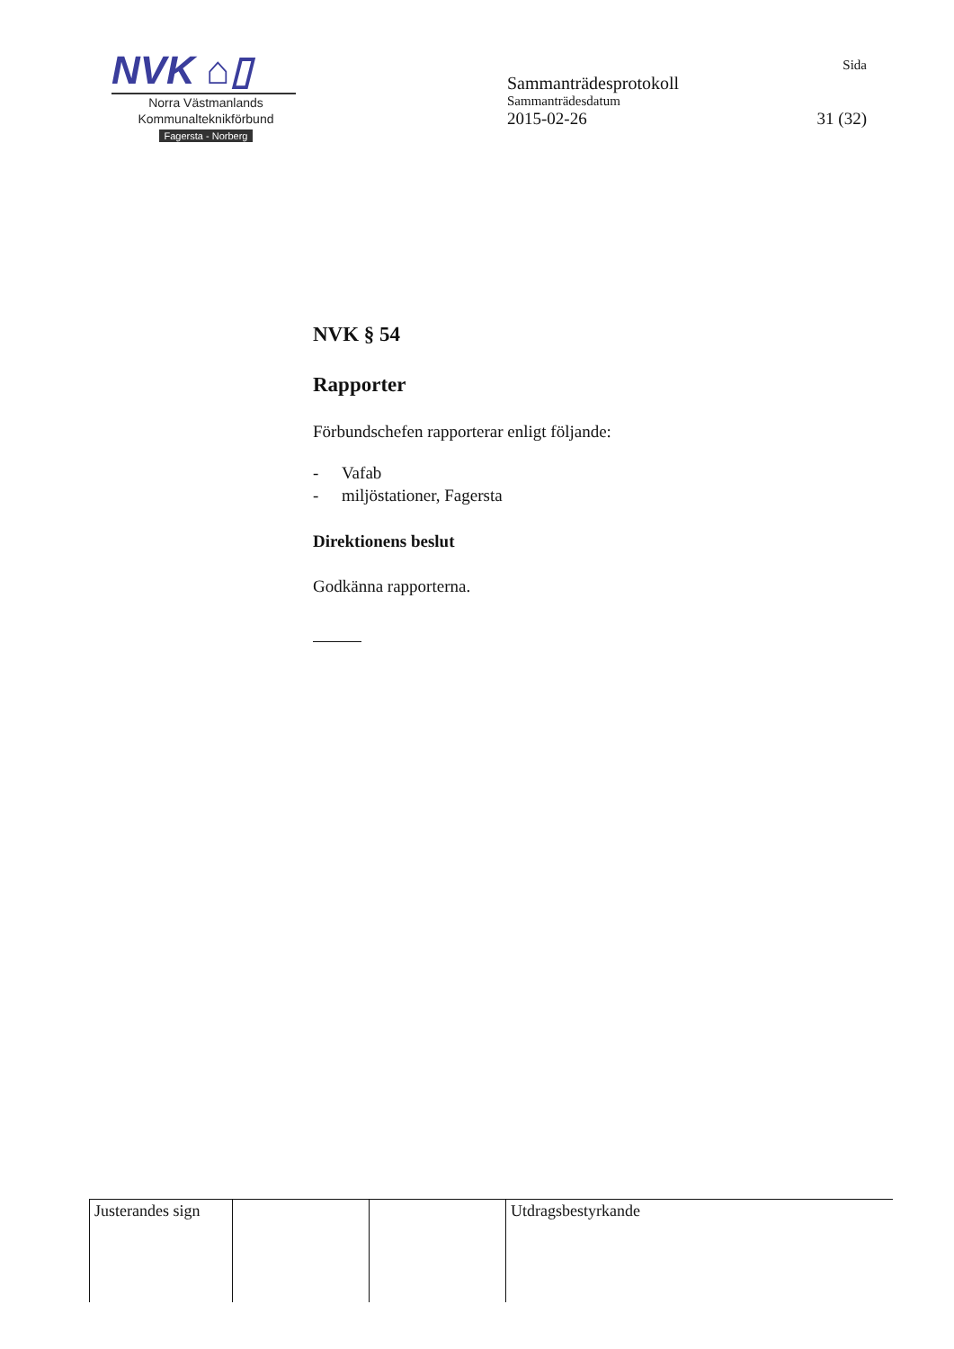NVK ⌂▯
Norra Västmanlands
Kommunalteknikförbund
Fagersta - Norberg
Sida
Sammanträdesprotokoll
Sammanträdesdatum
2015-02-26 31 (32)
NVK § 54
Rapporter
Förbundschefen rapporterar enligt följande:
- Vafab
- miljöstationer, Fagersta
Direktionens beslut
Godkänna rapporterna.
| Justerandes sign | | | Utdragsbestyrkande |